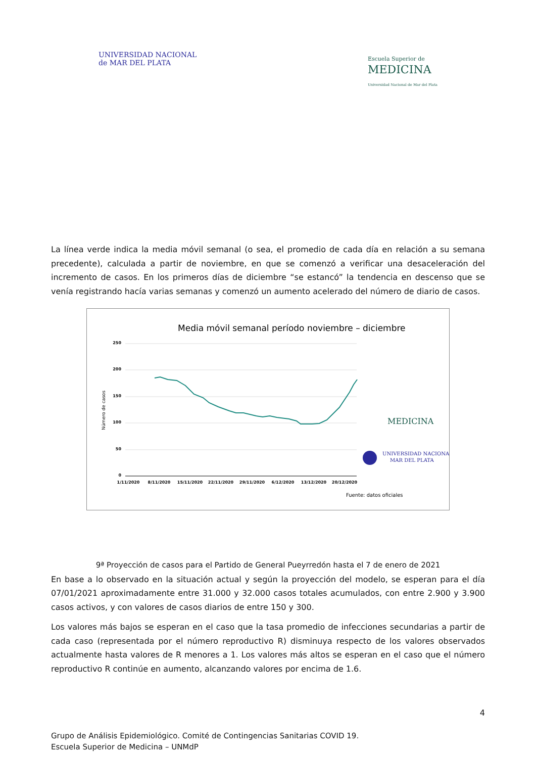UNIVERSIDAD NACIONAL
de MAR DEL PLATA
Escuela Superior de
MEDICINA
Universidad Nacional de Mar del Plata
La línea verde indica la media móvil semanal (o sea, el promedio de cada día en relación a su semana precedente), calculada a partir de noviembre, en que se comenzó a verificar una desaceleración del incremento de casos. En los primeros días de diciembre “se estancó” la tendencia en descenso que se venía registrando hacía varias semanas y comenzó un aumento acelerado del número de diario de casos.
Media móvil semanal período noviembre – diciembre
250
200
150
100
50
0
Número de casos
1/11/2020
8/11/2020
15/11/2020
22/11/2020
29/11/2020
6/12/2020
13/12/2020
20/12/2020
MEDICINA
UNIVERSIDAD NACIONAL
MAR DEL PLATA
Fuente: datos oficiales
9ª Proyección de casos para el Partido de General Pueyrredón hasta el 7 de enero de 2021
En base a lo observado en la situación actual y según la proyección del modelo, se esperan para el día 07/01/2021 aproximadamente entre 31.000 y 32.000 casos totales acumulados, con entre 2.900 y 3.900 casos activos, y con valores de casos diarios de entre 150 y 300.
Los valores más bajos se esperan en el caso que la tasa promedio de infecciones secundarias a partir de cada caso (representada por el número reproductivo R) disminuya respecto de los valores observados actualmente hasta valores de R menores a 1. Los valores más altos se esperan en el caso que el número reproductivo R continúe en aumento, alcanzando valores por encima de 1.6.
4
Grupo de Análisis Epidemiológico. Comité de Contingencias Sanitarias COVID 19.
Escuela Superior de Medicina – UNMdP